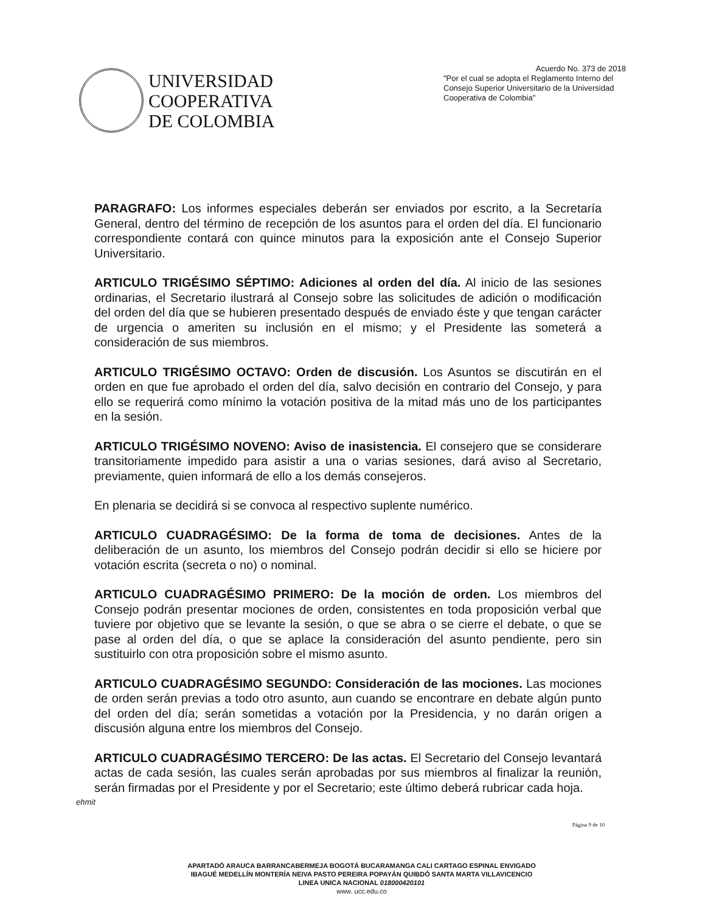UNIVERSIDAD
COOPERATIVA
DE COLOMBIA
Acuerdo No. 373 de 2018
"Por el cual se adopta el Reglamento Interno del Consejo Superior Universitario de la Universidad Cooperativa de Colombia"
PARAGRAFO: Los informes especiales deberán ser enviados por escrito, a la Secretaría General, dentro del término de recepción de los asuntos para el orden del día. El funcionario correspondiente contará con quince minutos para la exposición ante el Consejo Superior Universitario.
ARTICULO TRIGÉSIMO SÉPTIMO: Adiciones al orden del día. Al inicio de las sesiones ordinarias, el Secretario ilustrará al Consejo sobre las solicitudes de adición o modificación del orden del día que se hubieren presentado después de enviado éste y que tengan carácter de urgencia o ameriten su inclusión en el mismo; y el Presidente las someterá a consideración de sus miembros.
ARTICULO TRIGÉSIMO OCTAVO: Orden de discusión. Los Asuntos se discutirán en el orden en que fue aprobado el orden del día, salvo decisión en contrario del Consejo, y para ello se requerirá como mínimo la votación positiva de la mitad más uno de los participantes en la sesión.
ARTICULO TRIGÉSIMO NOVENO: Aviso de inasistencia. El consejero que se considerare transitoriamente impedido para asistir a una o varias sesiones, dará aviso al Secretario, previamente, quien informará de ello a los demás consejeros.
En plenaria se decidirá si se convoca al respectivo suplente numérico.
ARTICULO CUADRAGÉSIMO: De la forma de toma de decisiones. Antes de la deliberación de un asunto, los miembros del Consejo podrán decidir si ello se hiciere por votación escrita (secreta o no) o nominal.
ARTICULO CUADRAGÉSIMO PRIMERO: De la moción de orden. Los miembros del Consejo podrán presentar mociones de orden, consistentes en toda proposición verbal que tuviere por objetivo que se levante la sesión, o que se abra o se cierre el debate, o que se pase al orden del día, o que se aplace la consideración del asunto pendiente, pero sin sustituirlo con otra proposición sobre el mismo asunto.
ARTICULO CUADRAGÉSIMO SEGUNDO: Consideración de las mociones. Las mociones de orden serán previas a todo otro asunto, aun cuando se encontrare en debate algún punto del orden del día; serán sometidas a votación por la Presidencia, y no darán origen a discusión alguna entre los miembros del Consejo.
ARTICULO CUADRAGÉSIMO TERCERO: De las actas. El Secretario del Consejo levantará actas de cada sesión, las cuales serán aprobadas por sus miembros al finalizar la reunión, serán firmadas por el Presidente y por el Secretario; este último deberá rubricar cada hoja.
ehmit
APARTADÓ ARAUCA BARRANCABERMEJA BOGOTÁ BUCARAMANGA CALI CARTAGO ESPINAL ENVIGADO
IBAGUÉ MEDELLÍN MONTERÍA NEIVA PASTO PEREIRA POPAYÁN QUIBDÓ SANTA MARTA VILLAVICENCIO
LINEA UNICA NACIONAL 018000420101
www. ucc.edu.co
Página 9 de 10